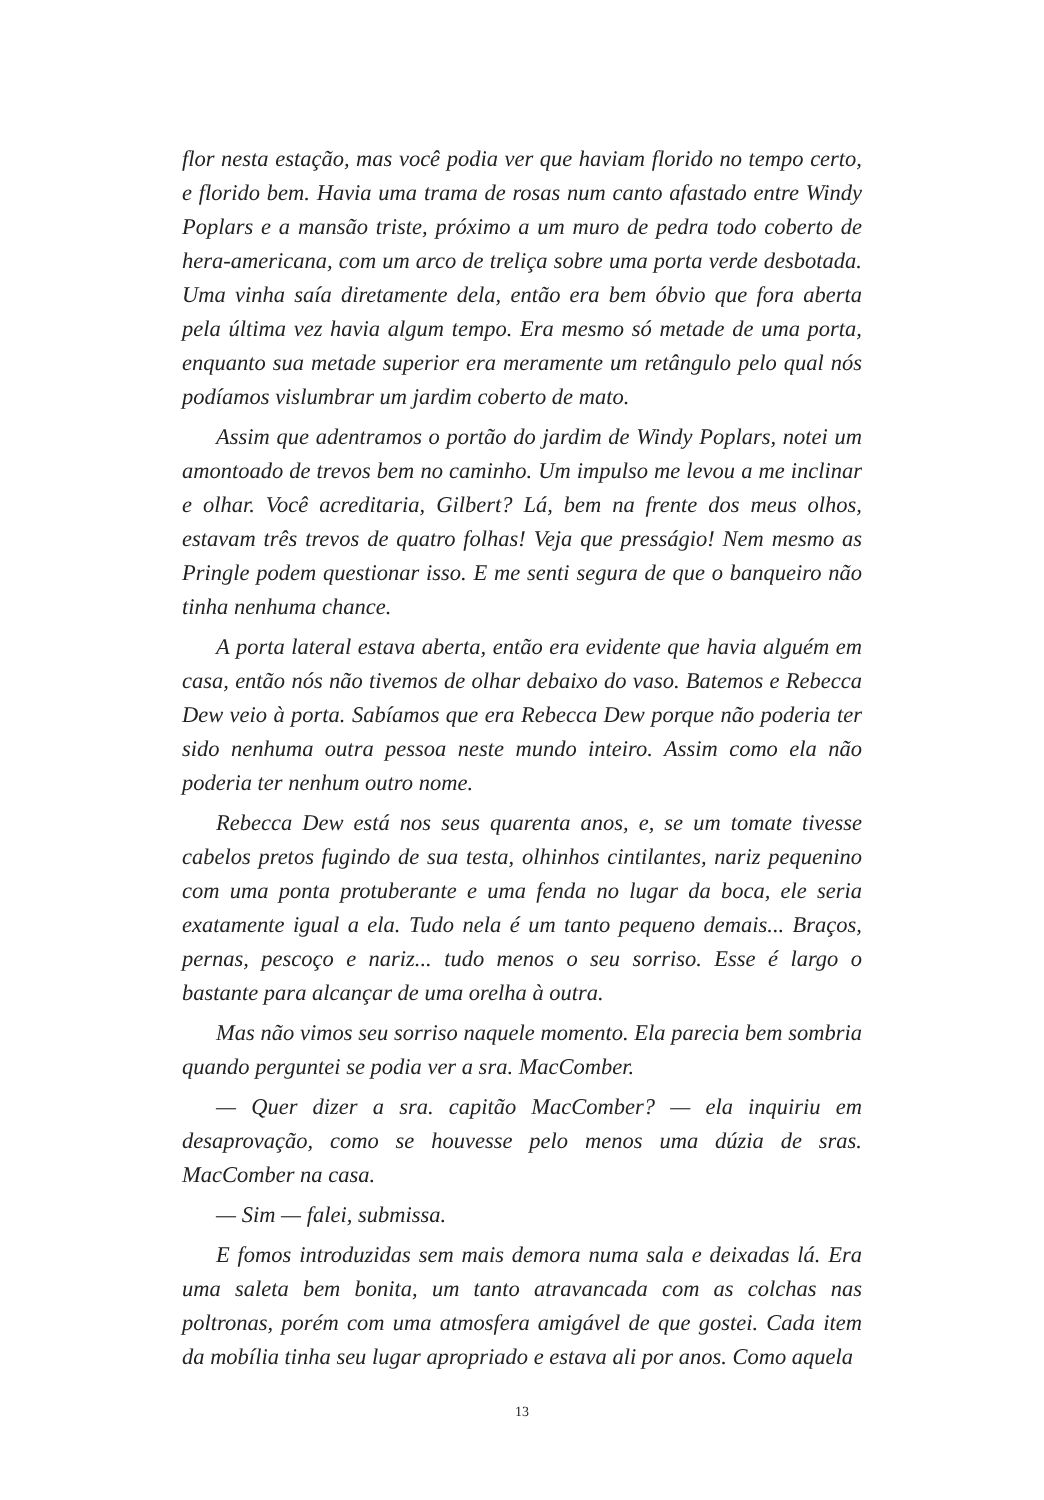flor nesta estação, mas você podia ver que haviam florido no tempo certo, e florido bem. Havia uma trama de rosas num canto afastado entre Windy Poplars e a mansão triste, próximo a um muro de pedra todo coberto de hera-americana, com um arco de treliça sobre uma porta verde desbotada. Uma vinha saía diretamente dela, então era bem óbvio que fora aberta pela última vez havia algum tempo. Era mesmo só metade de uma porta, enquanto sua metade superior era meramente um retângulo pelo qual nós podíamos vislumbrar um jardim coberto de mato.
Assim que adentramos o portão do jardim de Windy Poplars, notei um amontoado de trevos bem no caminho. Um impulso me levou a me inclinar e olhar. Você acreditaria, Gilbert? Lá, bem na frente dos meus olhos, estavam três trevos de quatro folhas! Veja que presságio! Nem mesmo as Pringle podem questionar isso. E me senti segura de que o banqueiro não tinha nenhuma chance.
A porta lateral estava aberta, então era evidente que havia alguém em casa, então nós não tivemos de olhar debaixo do vaso. Batemos e Rebecca Dew veio à porta. Sabíamos que era Rebecca Dew porque não poderia ter sido nenhuma outra pessoa neste mundo inteiro. Assim como ela não poderia ter nenhum outro nome.
Rebecca Dew está nos seus quarenta anos, e, se um tomate tivesse cabelos pretos fugindo de sua testa, olhinhos cintilantes, nariz pequenino com uma ponta protuberante e uma fenda no lugar da boca, ele seria exatamente igual a ela. Tudo nela é um tanto pequeno demais... Braços, pernas, pescoço e nariz... tudo menos o seu sorriso. Esse é largo o bastante para alcançar de uma orelha à outra.
Mas não vimos seu sorriso naquele momento. Ela parecia bem sombria quando perguntei se podia ver a sra. MacComber.
— Quer dizer a sra. capitão MacComber? — ela inquiriu em desaprovação, como se houvesse pelo menos uma dúzia de sras. MacComber na casa.
— Sim — falei, submissa.
E fomos introduzidas sem mais demora numa sala e deixadas lá. Era uma saleta bem bonita, um tanto atravancada com as colchas nas poltronas, porém com uma atmosfera amigável de que gostei. Cada item da mobília tinha seu lugar apropriado e estava ali por anos. Como aquela
13